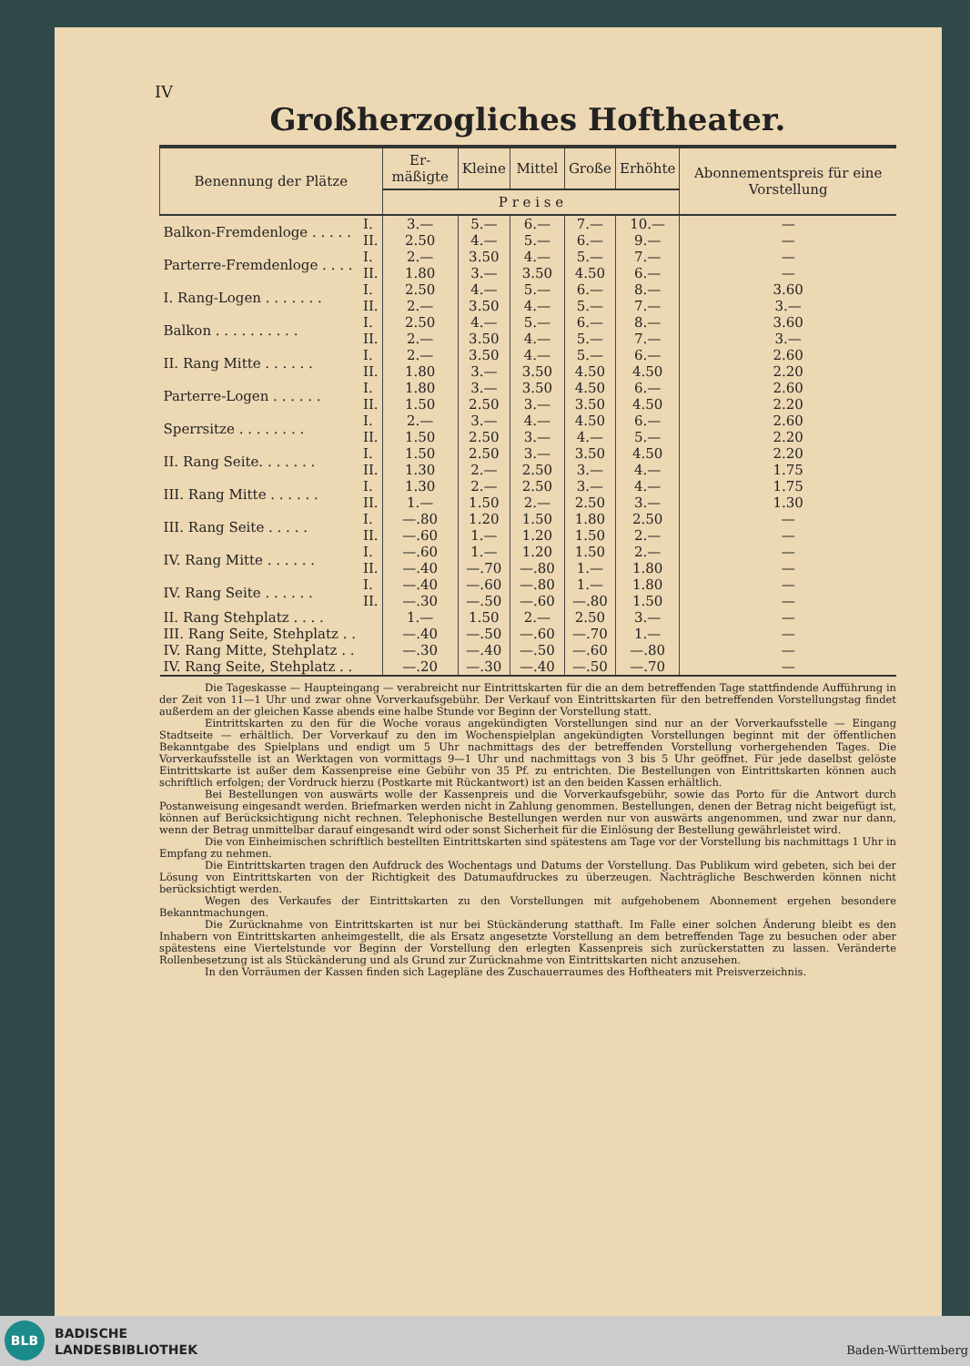IV
Großherzogliches Hoftheater.
| Benennung der Plätze | | Er­mäßigte | Kleine | Mittel­ | Große | Erhöhte | Abonnements­preis für eine Vorstellung |
| --- | --- | --- | --- | --- | --- | --- | --- |
| | | P r e i s e | | | | | |
| Balkon-Fremdenloge . . . . . | I. II. | 3.— 2.50 | 5.— 4.— | 6.— 5.— | 7.— 6.— | 10.— 9.— | — — |
| Parterre-Fremdenloge . . . . | I. II. | 2.— 1.80 | 3.50 3.— | 4.— 3.50 | 5.— 4.50 | 7.— 6.— | — — |
| I. Rang-Logen . . . . . . . | I. II. | 2.50 2.— | 4.— 3.50 | 5.— 4.— | 6.— 5.— | 8.— 7.— | 3.60 3.— |
| Balkon . . . . . . . . . . | I. II. | 2.50 2.— | 4.— 3.50 | 5.— 4.— | 6.— 5.— | 8.— 7.— | 3.60 3.— |
| II. Rang Mitte . . . . . . | I. II. | 2.— 1.80 | 3.50 3.— | 4.— 3.50 | 5.— 4.50 | 6.— 4.50 | 2.60 2.20 |
| Parterre-Logen . . . . . . | I. II. | 1.80 1.50 | 3.— 2.50 | 3.50 3.— | 4.50 3.50 | 6.— 4.50 | 2.60 2.20 |
| Sperrsitze . . . . . . . . | I. II. | 2.— 1.50 | 3.— 2.50 | 4.— 3.— | 4.50 4.— | 6.— 5.— | 2.60 2.20 |
| II. Rang Seite. . . . . . . | I. II. | 1.50 1.30 | 2.50 2.— | 3.— 2.50 | 3.50 3.— | 4.50 4.— | 2.20 1.75 |
| III. Rang Mitte . . . . . . | I. II. | 1.30 1.— | 2.— 1.50 | 2.50 2.— | 3.— 2.50 | 4.— 3.— | 1.75 1.30 |
| III. Rang Seite . . . . . | I. II. | —.80 —.60 | 1.20 1.— | 1.50 1.20 | 1.80 1.50 | 2.50 2.— | — — |
| IV. Rang Mitte . . . . . . | I. II. | —.60 —.40 | 1.— —.70 | 1.20 —.80 | 1.50 1.— | 2.— 1.80 | — — |
| IV. Rang Seite . . . . . . | I. II. | —.40 —.30 | —.60 —.50 | —.80 —.60 | 1.— —.80 | 1.80 1.50 | — — |
| II. Rang Stehplatz . . . . | | 1.— | 1.50 | 2.— | 2.50 | 3.— | — |
| III. Rang Seite, Stehplatz . . | | —.40 | —.50 | —.60 | —.70 | 1.— | — |
| IV. Rang Mitte, Stehplatz . . | | —.30 | —.40 | —.50 | —.60 | —.80 | — |
| IV. Rang Seite, Stehplatz . . | | —.20 | —.30 | —.40 | —.50 | —.70 | — |
Die Tageskasse — Haupteingang — verabreicht nur Eintrittskarten für die an dem betreffenden Tage stattfindende Aufführung in der Zeit von 11—1 Uhr und zwar ohne Vorverkaufsgebühr. Der Verkauf von Eintrittskarten für den betreffenden Vorstellungstag findet außerdem an der gleichen Kasse abends eine halbe Stunde vor Beginn der Vorstellung statt.
Eintrittskarten zu den für die Woche voraus angekündigten Vorstellungen sind nur an der Vorverkaufsstelle — Eingang Stadtseite — erhältlich. Der Vorverkauf zu den im Wochenspielplan angekündigten Vorstellungen beginnt mit der öffentlichen Bekanntgabe des Spielplans und endigt um 5 Uhr nachmittags des der betreffenden Vorstellung vorhergehenden Tages. Die Vorverkaufsstelle ist an Werktagen von vormittags 9—1 Uhr und nachmittags von 3 bis 5 Uhr geöffnet. Für jede daselbst gelöste Eintrittskarte ist außer dem Kassenpreise eine Gebühr von 35 Pf. zu entrichten. Die Bestellungen von Eintrittskarten können auch schriftlich erfolgen; der Vordruck hierzu (Postkarte mit Rückantwort) ist an den beiden Kassen erhältlich.
Bei Bestellungen von auswärts wolle der Kassenpreis und die Vorverkaufsgebühr, sowie das Porto für die Antwort durch Postanweisung eingesandt werden. Briefmarken werden nicht in Zahlung genommen. Bestellungen, denen der Betrag nicht beigefügt ist, können auf Berücksichtigung nicht rechnen. Telephonische Bestellungen werden nur von auswärts angenommen, und zwar nur dann, wenn der Betrag unmittelbar darauf eingesandt wird oder sonst Sicherheit für die Einlösung der Bestellung gewährleistet wird.
Die von Einheimischen schriftlich bestellten Eintrittskarten sind spätestens am Tage vor der Vorstellung bis nachmittags 1 Uhr in Empfang zu nehmen.
Die Eintrittskarten tragen den Aufdruck des Wochentags und Datums der Vorstellung. Das Publikum wird gebeten, sich bei der Lösung von Eintrittskarten von der Richtigkeit des Datumaufdruckes zu überzeugen. Nachträgliche Beschwerden können nicht berücksichtigt werden.
Wegen des Verkaufes der Eintrittskarten zu den Vorstellungen mit aufgehobenem Abonnement ergehen besondere Bekanntmachungen.
Die Zurücknahme von Eintrittskarten ist nur bei Stückänderung statthaft. Im Falle einer solchen Änderung bleibt es den Inhabern von Eintrittskarten anheimgestellt, die als Ersatz angesetzte Vorstellung an dem betreffenden Tage zu besuchen oder aber spätestens eine Viertelstunde vor Beginn der Vorstellung den erlegten Kassenpreis sich zurückerstatten zu lassen. Veränderte Rollenbesetzung ist als Stückänderung und als Grund zur Zurücknahme von Eintrittskarten nicht anzusehen.
In den Vorräumen der Kassen finden sich Lagepläne des Zuschauerraumes des Hoftheaters mit Preisverzeichnis.
BLB
BADISCHE
LANDESBIBLIOTHEK
Baden-Württemberg